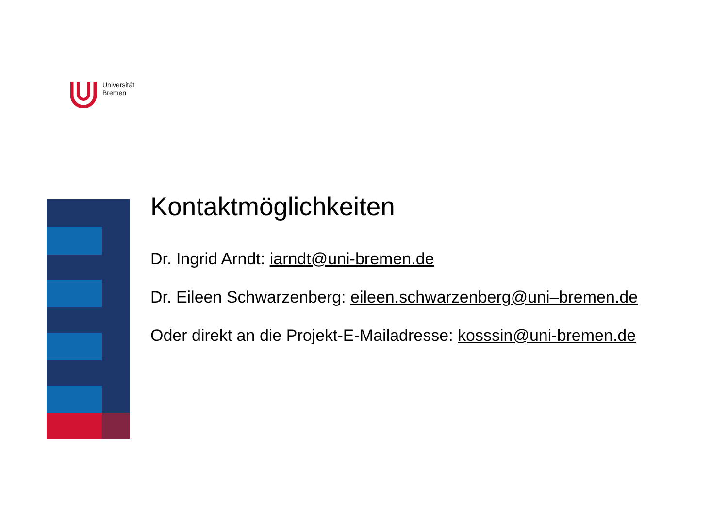Universität
Bremen
Kontaktmöglichkeiten
Dr. Ingrid Arndt: iarndt@uni-bremen.de
Dr. Eileen Schwarzenberg: eileen.schwarzenberg@uni–bremen.de
Oder direkt an die Projekt-E-Mailadresse: kosssin@uni-bremen.de